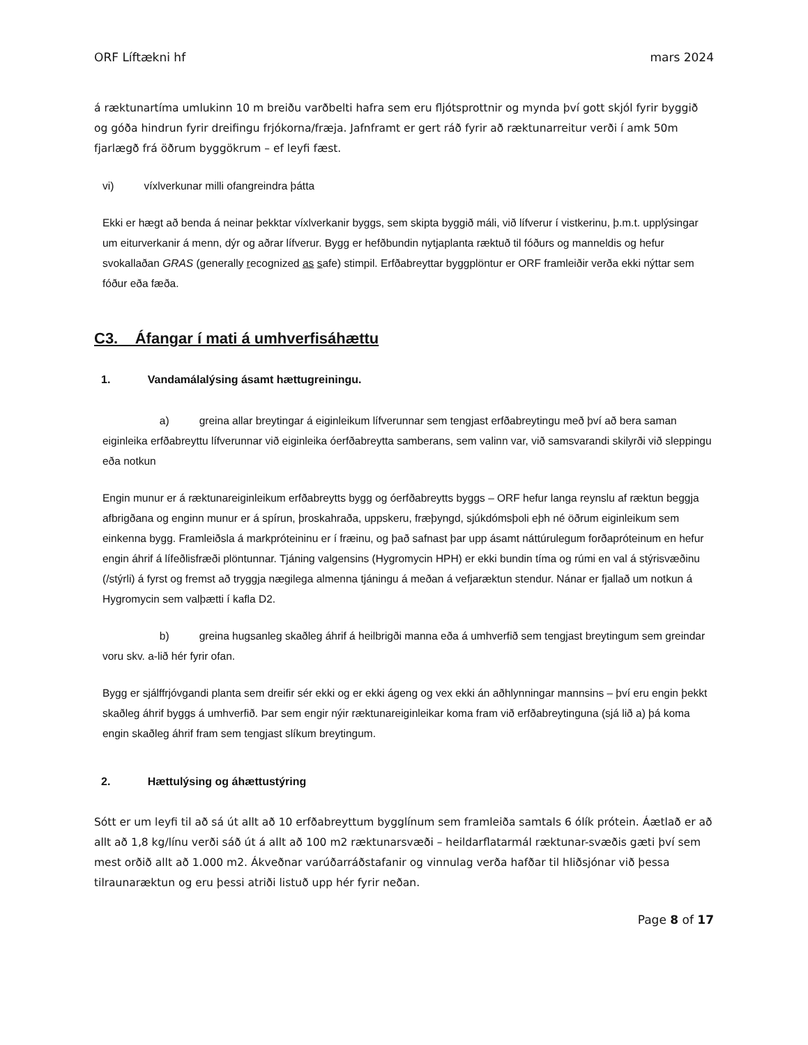ORF Líftækni hf mars 2024
á ræktunartíma umlukinn 10 m breiðu varðbelti hafra sem eru fljótsprottnir og mynda því gott skjól fyrir byggið og góða hindrun fyrir dreifingu frjókorna/fræja. Jafnframt er gert ráð fyrir að ræktunarreitur verði í amk 50m fjarlægð frá öðrum byggökrum – ef leyfi fæst.
vi) víxlverkunar milli ofangreindra þátta
Ekki er hægt að benda á neinar þekktar víxlverkanir byggs, sem skipta byggið máli, við lífverur í vistkerinu, þ.m.t. upplýsingar um eiturverkanir á menn, dýr og aðrar lífverur. Bygg er hefðbundin nytjaplanta ræktuð til fóðurs og manneldis og hefur svokallaðan GRAS (generally recognized as safe) stimpil. Erfðabreyttar byggplöntur er ORF framleiðir verða ekki nýttar sem fóður eða fæða.
C3. Áfangar í mati á umhverfisáhættu
1. Vandamálalýsing ásamt hættugreiningu.
a) greina allar breytingar á eiginleikum lífverunnar sem tengjast erfðabreytingu með því að bera saman eiginleika erfðabreyttu lífverunnar við eiginleika óerfðabreytta samberans, sem valinn var, við samsvarandi skilyrði við sleppingu eða notkun
Engin munur er á ræktunareiginleikum erfðabreytts bygg og óerfðabreytts byggs – ORF hefur langa reynslu af ræktun beggja afbrigðana og enginn munur er á spírun, þroskahraða, uppskeru, fræþyngd, sjúkdómsþoli eþh né öðrum eiginleikum sem einkenna bygg. Framleiðsla á markpróteininu er í fræinu, og það safnast þar upp ásamt náttúrulegum forðapróteinum en hefur engin áhrif á lífeðlisfræði plöntunnar. Tjáning valgensins (Hygromycin HPH) er ekki bundin tíma og rúmi en val á stýrisvæðinu (/stýrli) á fyrst og fremst að tryggja nægilega almenna tjáningu á meðan á vefjaræktun stendur. Nánar er fjallað um notkun á Hygromycin sem valþætti í kafla D2.
b) greina hugsanleg skaðleg áhrif á heilbrigði manna eða á umhverfið sem tengjast breytingum sem greindar voru skv. a-lið hér fyrir ofan.
Bygg er sjálffrjóvgandi planta sem dreifir sér ekki og er ekki ágeng og vex ekki án aðhlynningar mannsins – því eru engin þekkt skaðleg áhrif byggs á umhverfið. Þar sem engir nýir ræktunareiginleikar koma fram við erfðabreytinguna (sjá lið a) þá koma engin skaðleg áhrif fram sem tengjast slíkum breytingum.
2. Hættulýsing og áhættustýring
Sótt er um leyfi til að sá út allt að 10 erfðabreyttum bygglínum sem framleiða samtals 6 ólík prótein. Áætlað er að allt að 1,8 kg/línu verði sáð út á allt að 100 m2 ræktunarsvæði – heildarflatarmál ræktunar-svæðis gæti því sem mest orðið allt að 1.000 m2. Ákveðnar varúðarráðstafanir og vinnulag verða hafðar til hliðsjónar við þessa tilraunaræktun og eru þessi atriði listuð upp hér fyrir neðan.
Page 8 of 17